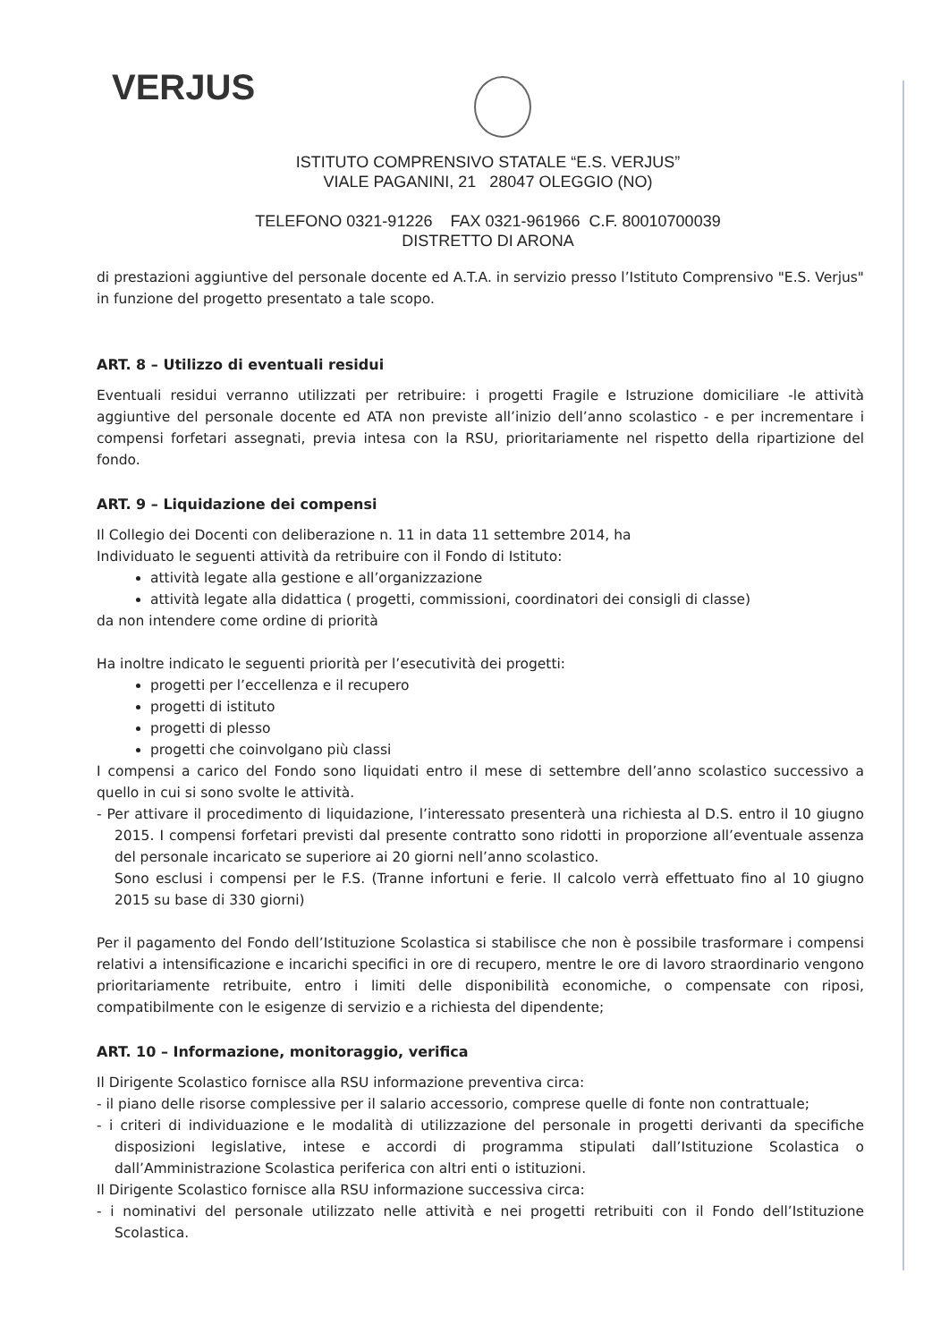VERJUS
ISTITUTO COMPRENSIVO STATALE “E.S. VERJUS”
VIALE PAGANINI, 21 28047 OLEGGIO (NO)
TELEFONO 0321-91226 FAX 0321-961966 C.F. 80010700039
DISTRETTO DI ARONA
di prestazioni aggiuntive del personale docente ed A.T.A. in servizio presso l’Istituto Comprensivo "E.S. Verjus" in funzione del progetto presentato a tale scopo.
ART. 8 – Utilizzo di eventuali residui
Eventuali residui verranno utilizzati per retribuire: i progetti Fragile e Istruzione domiciliare -le attività aggiuntive del personale docente ed ATA non previste all’inizio dell’anno scolastico - e per incrementare i compensi forfetari assegnati, previa intesa con la RSU, prioritariamente nel rispetto della ripartizione del fondo.
ART. 9 – Liquidazione dei compensi
Il Collegio dei Docenti con deliberazione n. 11 in data 11 settembre 2014, ha
Individuato le seguenti attività da retribuire con il Fondo di Istituto:
attività legate alla gestione e all’organizzazione
attività legate alla didattica ( progetti, commissioni, coordinatori dei consigli di classe)
da non intendere come ordine di priorità
Ha inoltre indicato le seguenti priorità per l’esecutività dei progetti:
progetti per l’eccellenza e il recupero
progetti di istituto
progetti di plesso
progetti che coinvolgano più classi
I compensi a carico del Fondo sono liquidati entro il mese di settembre dell’anno scolastico successivo a quello in cui si sono svolte le attività.
- Per attivare il procedimento di liquidazione, l’interessato presenterà una richiesta al D.S. entro il 10 giugno 2015. I compensi forfetari previsti dal presente contratto sono ridotti in proporzione all’eventuale assenza del personale incaricato se superiore ai 20 giorni nell’anno scolastico.
Sono esclusi i compensi per le F.S. (Tranne infortuni e ferie. Il calcolo verrà effettuato fino al 10 giugno 2015 su base di 330 giorni)
Per il pagamento del Fondo dell’Istituzione Scolastica si stabilisce che non è possibile trasformare i compensi relativi a intensificazione e incarichi specifici in ore di recupero, mentre le ore di lavoro straordinario vengono prioritariamente retribuite, entro i limiti delle disponibilità economiche, o compensate con riposi, compatibilmente con le esigenze di servizio e a richiesta del dipendente;
ART. 10 – Informazione, monitoraggio, verifica
Il Dirigente Scolastico fornisce alla RSU informazione preventiva circa:
- il piano delle risorse complessive per il salario accessorio, comprese quelle di fonte non contrattuale;
- i criteri di individuazione e le modalità di utilizzazione del personale in progetti derivanti da specifiche disposizioni legislative, intese e accordi di programma stipulati dall’Istituzione Scolastica o dall’Amministrazione Scolastica periferica con altri enti o istituzioni.
Il Dirigente Scolastico fornisce alla RSU informazione successiva circa:
- i nominativi del personale utilizzato nelle attività e nei progetti retribuiti con il Fondo dell’Istituzione Scolastica.